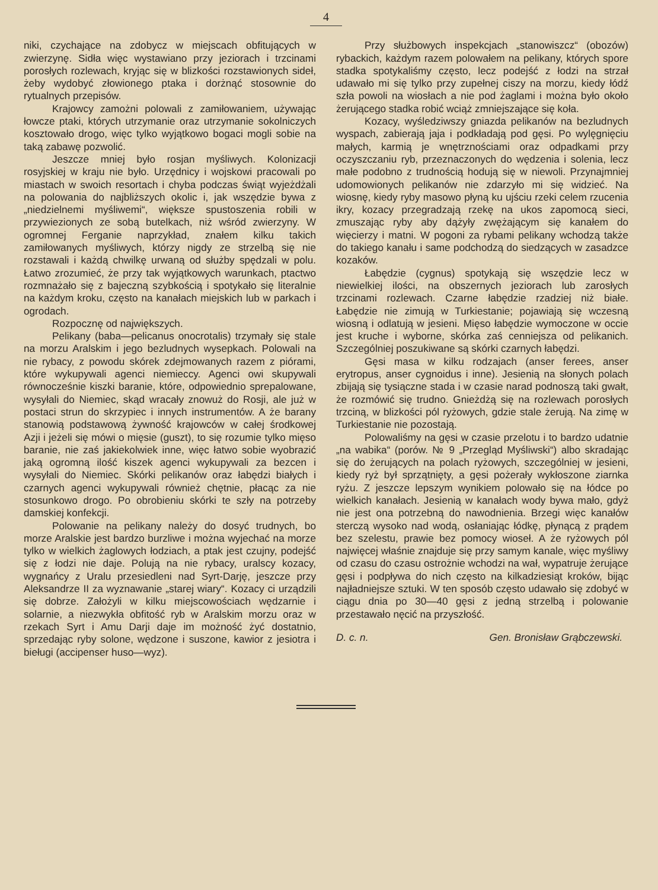4
niki, czychające na zdobycz w miejscach obfitujących w zwierzynę. Sidła więc wystawiano przy jeziorach i trzcinami porosłych rozlewach, kryjąc się w blizkości rozstawionych sideł, żeby wydobyć złowionego ptaka i dorżnąć stosownie do rytualnych przepisów.
Krajowcy zamożni polowali z zamiłowaniem, używając łowcze ptaki, których utrzymanie oraz utrzymanie sokolniczych kosztowało drogo, więc tylko wyjątkowo bogaci mogli sobie na taką zabawę pozwolić.
Jeszcze mniej było rosjan myśliwych. Kolonizacji rosyjskiej w kraju nie było. Urzędnicy i wojskowi pracowali po miastach w swoich resortach i chyba podczas świąt wyjeżdżali na polowania do najbliższych okolic i, jak wszędzie bywa z „niedzielnemi myśliwemi“, większe spustoszenia robili w przywiezionych ze sobą butelkach, niż wśród zwierzyny. W ogromnej Ferganie naprzykład, znałem kilku takich zamiłowanych myśliwych, którzy nigdy ze strzelbą się nie rozstawali i każdą chwilkę urwaną od służby spędzali w polu. Łatwo zrozumieć, że przy tak wyjątkowych warunkach, ptactwo rozmnażało się z bajeczną szybkością i spotykało się literalnie na każdym kroku, często na kanałach miejskich lub w parkach i ogrodach.
Rozpocznę od największych.
Pelikany (baba—pelicanus onocrotalis) trzymały się stale na morzu Aralskim i jego bezludnych wysepkach. Polowali na nie rybacy, z powodu skórek zdejmowanych razem z piórami, które wykupywali agenci niemieccy. Agenci owi skupywali równocześnie kiszki baranie, które, odpowiednio sprepalowane, wysyłali do Niemiec, skąd wracały znowuż do Rosji, ale już w postaci strun do skrzypiec i innych instrumentów. A że barany stanowią podstawową żywność krajowców w całej środkowej Azji i jeżeli się mówi o mięsie (guszt), to się rozumie tylko mięso baranie, nie zaś jakiekolwiek inne, więc łatwo sobie wyobrazić jaką ogromną ilość kiszek agenci wykupywali za bezcen i wysyłali do Niemiec. Skórki pelikanów oraz łabędzi białych i czarnych agenci wykupywali również chętnie, płacąc za nie stosunkowo drogo. Po obrobieniu skórki te szły na potrzeby damskiej konfekcji.
Polowanie na pelikany należy do dosyć trudnych, bo morze Aralskie jest bardzo burzliwe i można wyjechać na morze tylko w wielkich żaglowych łodziach, a ptak jest czujny, podejść się z łodzi nie daje. Polują na nie rybacy, uralscy kozacy, wygnańcy z Uralu przesiedleni nad Syrt-Darję, jeszcze przy Aleksandrze II za wyznawanie „starej wiary“. Kozacy ci urządzili się dobrze. Założyli w kilku miejscowościach wędzarnie i solarnie, a niezwykła obfitość ryb w Aralskim morzu oraz w rzekach Syrt i Amu Darji daje im możność żyć dostatnio, sprzedając ryby solone, wędzone i suszone, kawior z jesiotra i bieługi (accipenser huso—wyz).
Przy służbowych inspekcjach „stanowiszcz“ (obozów) rybackich, każdym razem polowałem na pelikany, których spore stadka spotykaliśmy często, lecz podejść z łodzi na strzał udawało mi się tylko przy zupełnej ciszy na morzu, kiedy łódź szła powoli na wiosłach a nie pod żaglami i można było około żerującego stadka robić wciąż zmniejszające się koła.
Kozacy, wyśledziwszy gniazda pelikanów na bezludnych wyspach, zabierają jaja i podkładają pod gęsi. Po wylęgnięciu małych, karmią je wnętrznościami oraz odpadkami przy oczyszczaniu ryb, przeznaczonych do wędzenia i solenia, lecz małe podobno z trudnością hodują się w niewoli. Przynajmniej udomowionych pelikanów nie zdarzyło mi się widzieć. Na wiosnę, kiedy ryby masowo płyną ku ujściu rzeki celem rzucenia ikry, kozacy przegradzają rzekę na ukos zapomocą sieci, zmuszając ryby aby dążyły zwężającym się kanałem do więcierzy i matni. W pogoni za rybami pelikany wchodzą także do takiego kanału i same podchodzą do siedzących w zasadzce kozaków.
Łabędzie (cygnus) spotykają się wszędzie lecz w niewielkiej ilości, na obszernych jeziorach lub zarosłych trzcinami rozlewach. Czarne łabędzie rzadziej niż białe. Łabędzie nie zimują w Turkiestanie; pojawiają się wczesną wiosną i odlatują w jesieni. Mięso łabędzie wymoczone w occie jest kruche i wyborne, skórka zaś cenniejsza od pelikanich. Szczególniej poszukiwane są skórki czarnych łabędzi.
Gęsi masa w kilku rodzajach (anser ferees, anser erytropus, anser cygnoidus i inne). Jesienią na słonych polach zbijają się tysiączne stada i w czasie narad podnoszą taki gwałt, że rozmówić się trudno. Gnieżdżą się na rozlewach porosłych trzciną, w blizkości pól ryżowych, gdzie stale żerują. Na zimę w Turkiestanie nie pozostają.
Polowaliśmy na gęsi w czasie przelotu i to bardzo udatnie „na wabika“ (porów. № 9 „Przegląd Myśliwski“) albo skradając się do żerujących na polach ryżowych, szczególniej w jesieni, kiedy ryż był sprzątnięty, a gęsi pożerały wykłoszone ziarnka ryżu. Z jeszcze lepszym wynikiem polowało się na łódce po wielkich kanałach. Jesienią w kanałach wody bywa mało, gdyż nie jest ona potrzebną do nawodnienia. Brzegi więc kanałów sterczą wysoko nad wodą, osłaniając łódkę, płynącą z prądem bez szelestu, prawie bez pomocy wioseł. A że ryżowych pól najwięcej właśnie znajduje się przy samym kanale, więc myśliwy od czasu do czasu ostrożnie wchodzi na wał, wypatruje żerujące gęsi i podpływa do nich często na kilkadziesiąt kroków, bijąc najładniejsze sztuki. W ten sposób często udawało się zdobyć w ciągu dnia po 30—40 gęsi z jedną strzelbą i polowanie przestawało nęcić na przyszłość.
D. c. n. Gen. Bronisław Grąbczewski.